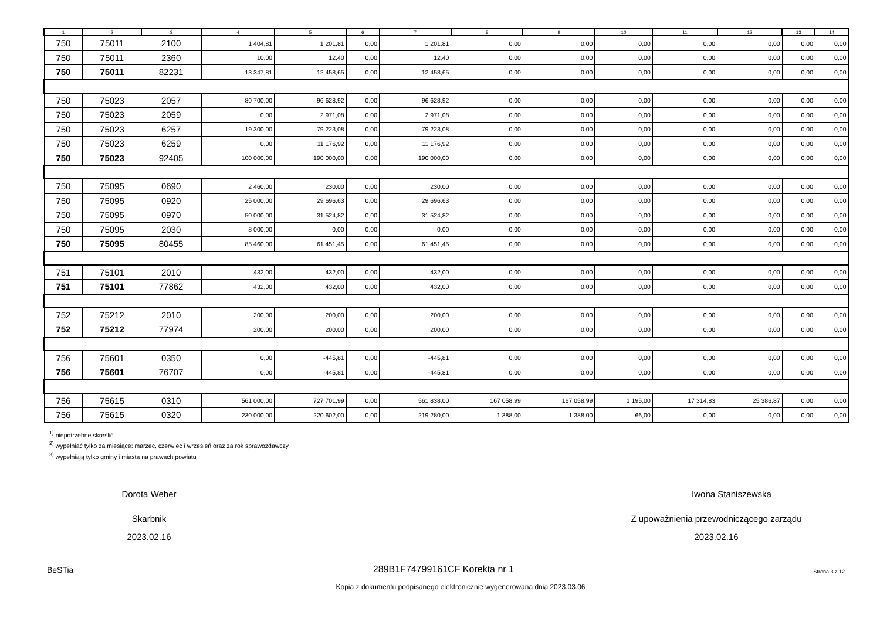| 1 | 2 | 3 | 4 | 5 | 6 | 7 | 8 | 9 | 10 | 11 | 12 | 13 | 14 |
| --- | --- | --- | --- | --- | --- | --- | --- | --- | --- | --- | --- | --- | --- |
| 750 | 75011 | 2100 | 1 404,81 | 1 201,81 | 0,00 | 1 201,81 | 0,00 | 0,00 | 0,00 | 0,00 | 0,00 | 0,00 | 0,00 |
| 750 | 75011 | 2360 | 10,00 | 12,40 | 0,00 | 12,40 | 0,00 | 0,00 | 0,00 | 0,00 | 0,00 | 0,00 | 0,00 |
| 750 | 75011 | 82231 | 13 347,81 | 12 458,65 | 0,00 | 12 458,65 | 0,00 | 0,00 | 0,00 | 0,00 | 0,00 | 0,00 | 0,00 |
| 750 | 75023 | 2057 | 80 700,00 | 96 628,92 | 0,00 | 96 628,92 | 0,00 | 0,00 | 0,00 | 0,00 | 0,00 | 0,00 | 0,00 |
| 750 | 75023 | 2059 | 0,00 | 2 971,08 | 0,00 | 2 971,08 | 0,00 | 0,00 | 0,00 | 0,00 | 0,00 | 0,00 | 0,00 |
| 750 | 75023 | 6257 | 19 300,00 | 79 223,08 | 0,00 | 79 223,08 | 0,00 | 0,00 | 0,00 | 0,00 | 0,00 | 0,00 | 0,00 |
| 750 | 75023 | 6259 | 0,00 | 11 176,92 | 0,00 | 11 176,92 | 0,00 | 0,00 | 0,00 | 0,00 | 0,00 | 0,00 | 0,00 |
| 750 | 75023 | 92405 | 100 000,00 | 190 000,00 | 0,00 | 190 000,00 | 0,00 | 0,00 | 0,00 | 0,00 | 0,00 | 0,00 | 0,00 |
| 750 | 75095 | 0690 | 2 460,00 | 230,00 | 0,00 | 230,00 | 0,00 | 0,00 | 0,00 | 0,00 | 0,00 | 0,00 | 0,00 |
| 750 | 75095 | 0920 | 25 000,00 | 29 696,63 | 0,00 | 29 696,63 | 0,00 | 0,00 | 0,00 | 0,00 | 0,00 | 0,00 | 0,00 |
| 750 | 75095 | 0970 | 50 000,00 | 31 524,82 | 0,00 | 31 524,82 | 0,00 | 0,00 | 0,00 | 0,00 | 0,00 | 0,00 | 0,00 |
| 750 | 75095 | 2030 | 8 000,00 | 0,00 | 0,00 | 0,00 | 0,00 | 0,00 | 0,00 | 0,00 | 0,00 | 0,00 | 0,00 |
| 750 | 75095 | 80455 | 85 460,00 | 61 451,45 | 0,00 | 61 451,45 | 0,00 | 0,00 | 0,00 | 0,00 | 0,00 | 0,00 | 0,00 |
| 751 | 75101 | 2010 | 432,00 | 432,00 | 0,00 | 432,00 | 0,00 | 0,00 | 0,00 | 0,00 | 0,00 | 0,00 | 0,00 |
| 751 | 75101 | 77862 | 432,00 | 432,00 | 0,00 | 432,00 | 0,00 | 0,00 | 0,00 | 0,00 | 0,00 | 0,00 | 0,00 |
| 752 | 75212 | 2010 | 200,00 | 200,00 | 0,00 | 200,00 | 0,00 | 0,00 | 0,00 | 0,00 | 0,00 | 0,00 | 0,00 |
| 752 | 75212 | 77974 | 200,00 | 200,00 | 0,00 | 200,00 | 0,00 | 0,00 | 0,00 | 0,00 | 0,00 | 0,00 | 0,00 |
| 756 | 75601 | 0350 | 0,00 | -445,81 | 0,00 | -445,81 | 0,00 | 0,00 | 0,00 | 0,00 | 0,00 | 0,00 | 0,00 |
| 756 | 75601 | 76707 | 0,00 | -445,81 | 0,00 | -445,81 | 0,00 | 0,00 | 0,00 | 0,00 | 0,00 | 0,00 | 0,00 |
| 756 | 75615 | 0310 | 561 000,00 | 727 701,99 | 0,00 | 561 838,00 | 167 058,99 | 167 058,99 | 1 195,00 | 17 314,83 | 25 386,87 | 0,00 | 0,00 |
| 756 | 75615 | 0320 | 230 000,00 | 220 602,00 | 0,00 | 219 280,00 | 1 388,00 | 1 388,00 | 66,00 | 0,00 | 0,00 | 0,00 | 0,00 |
<sup>1)</sup> niepotrzebne skreślić
<sup>2)</sup> wypełniać tylko za miesiące: marzec, czerwiec i wrzesień oraz za rok sprawozdawczy
<sup>3)</sup> wypełniają tylko gminy i miasta na prawach powiatu
Dorota Weber
Skarbnik
2023.02.16
Iwona Staniszewska
Z upoważnienia przewodniczącego zarządu
2023.02.16
BeSTia 289B1F74799161CF Korekta nr 1 Strona 3 z 12
Kopia z dokumentu podpisanego elektronicznie wygenerowana dnia 2023.03.06